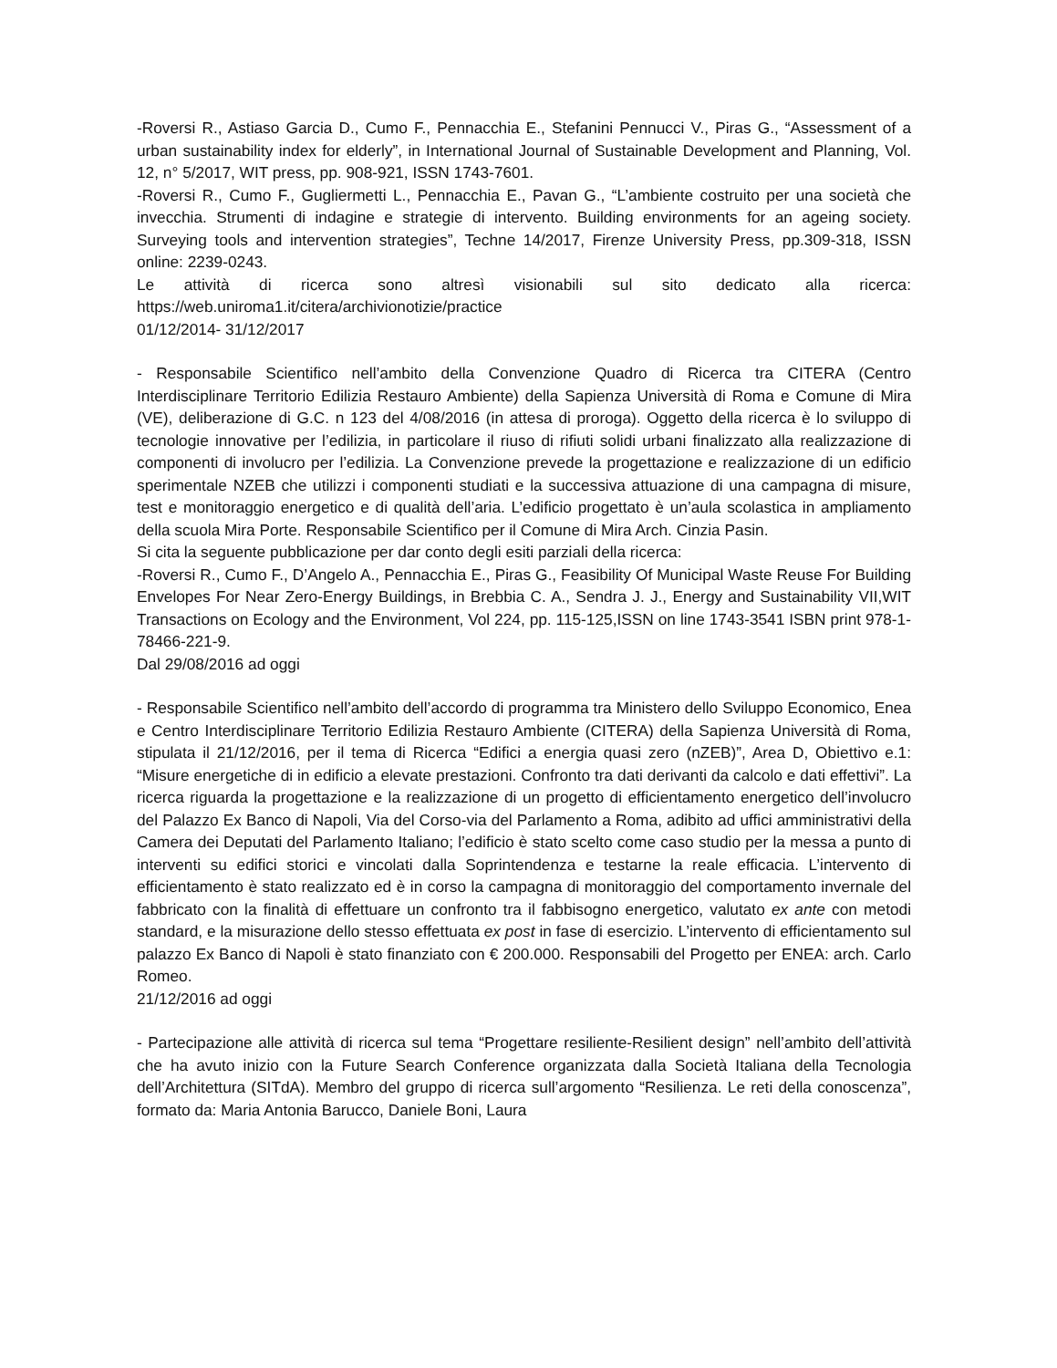-Roversi R., Astiaso Garcia D., Cumo F., Pennacchia E., Stefanini Pennucci V., Piras G., “Assessment of a urban sustainability index for elderly”, in International Journal of Sustainable Development and Planning, Vol. 12, n° 5/2017, WIT press, pp. 908-921, ISSN 1743-7601.
-Roversi R., Cumo F., Gugliermetti L., Pennacchia E., Pavan G., “L’ambiente costruito per una società che invecchia. Strumenti di indagine e strategie di intervento. Building environments for an ageing society. Surveying tools and intervention strategies”, Techne 14/2017, Firenze University Press, pp.309-318, ISSN online: 2239-0243.
Le attività di ricerca sono altresì visionabili sul sito dedicato alla ricerca: https://web.uniroma1.it/citera/archivionotizie/practice
01/12/2014- 31/12/2017
- Responsabile Scientifico nell’ambito della Convenzione Quadro di Ricerca tra CITERA (Centro Interdisciplinare Territorio Edilizia Restauro Ambiente) della Sapienza Università di Roma e Comune di Mira (VE), deliberazione di G.C. n 123 del 4/08/2016 (in attesa di proroga). Oggetto della ricerca è lo sviluppo di tecnologie innovative per l’edilizia, in particolare il riuso di rifiuti solidi urbani finalizzato alla realizzazione di componenti di involucro per l’edilizia. La Convenzione prevede la progettazione e realizzazione di un edificio sperimentale NZEB che utilizzi i componenti studiati e la successiva attuazione di una campagna di misure, test e monitoraggio energetico e di qualità dell’aria. L’edificio progettato è un’aula scolastica in ampliamento della scuola Mira Porte. Responsabile Scientifico per il Comune di Mira Arch. Cinzia Pasin.
Si cita la seguente pubblicazione per dar conto degli esiti parziali della ricerca:
-Roversi R., Cumo F., D’Angelo A., Pennacchia E., Piras G., Feasibility Of Municipal Waste Reuse For Building Envelopes For Near Zero-Energy Buildings, in Brebbia C. A., Sendra J. J., Energy and Sustainability VII,WIT Transactions on Ecology and the Environment, Vol 224, pp. 115-125,ISSN on line 1743-3541 ISBN print 978-1-78466-221-9.
Dal 29/08/2016 ad oggi
- Responsabile Scientifico nell’ambito dell’accordo di programma tra Ministero dello Sviluppo Economico, Enea e Centro Interdisciplinare Territorio Edilizia Restauro Ambiente (CITERA) della Sapienza Università di Roma, stipulata il 21/12/2016, per il tema di Ricerca “Edifici a energia quasi zero (nZEB)”, Area D, Obiettivo e.1: “Misure energetiche di in edificio a elevate prestazioni. Confronto tra dati derivanti da calcolo e dati effettivi”. La ricerca riguarda la progettazione e la realizzazione di un progetto di efficientamento energetico dell’involucro del Palazzo Ex Banco di Napoli, Via del Corso-via del Parlamento a Roma, adibito ad uffici amministrativi della Camera dei Deputati del Parlamento Italiano; l’edificio è stato scelto come caso studio per la messa a punto di interventi su edifici storici e vincolati dalla Soprintendenza e testarne la reale efficacia. L’intervento di efficientamento è stato realizzato ed è in corso la campagna di monitoraggio del comportamento invernale del fabbricato con la finalità di effettuare un confronto tra il fabbisogno energetico, valutato ex ante con metodi standard, e la misurazione dello stesso effettuata ex post in fase di esercizio. L’intervento di efficientamento sul palazzo Ex Banco di Napoli è stato finanziato con € 200.000. Responsabili del Progetto per ENEA: arch. Carlo Romeo.
21/12/2016 ad oggi
- Partecipazione alle attività di ricerca sul tema “Progettare resiliente-Resilient design” nell’ambito dell’attività che ha avuto inizio con la Future Search Conference organizzata dalla Società Italiana della Tecnologia dell’Architettura (SITdA). Membro del gruppo di ricerca sull’argomento “Resilienza. Le reti della conoscenza”, formato da: Maria Antonia Barucco, Daniele Boni, Laura